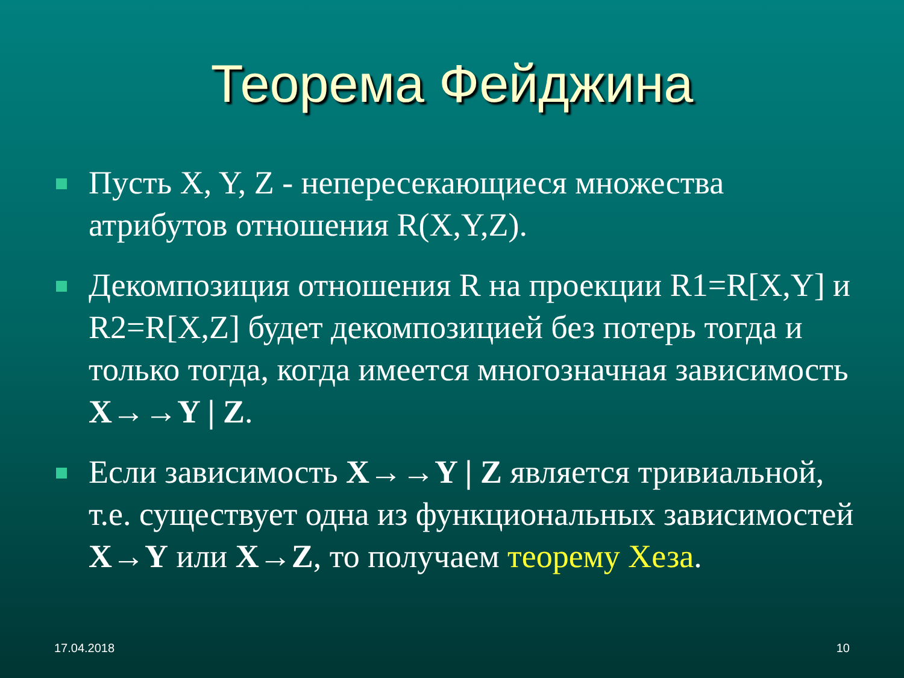Теорема Фейджина
Пусть X, Y, Z - непересекающиеся множества атрибутов отношения R(X,Y,Z).
Декомпозиция отношения R на проекции R1=R[X,Y] и R2=R[X,Z] будет декомпозицией без потерь тогда и только тогда, когда имеется многозначная зависимость X→→Y | Z.
Если зависимость X→→Y | Z является тривиальной, т.е. существует одна из функциональных зависимостей X→Y или X→Z, то получаем теорему Хеза.
17.04.2018 10